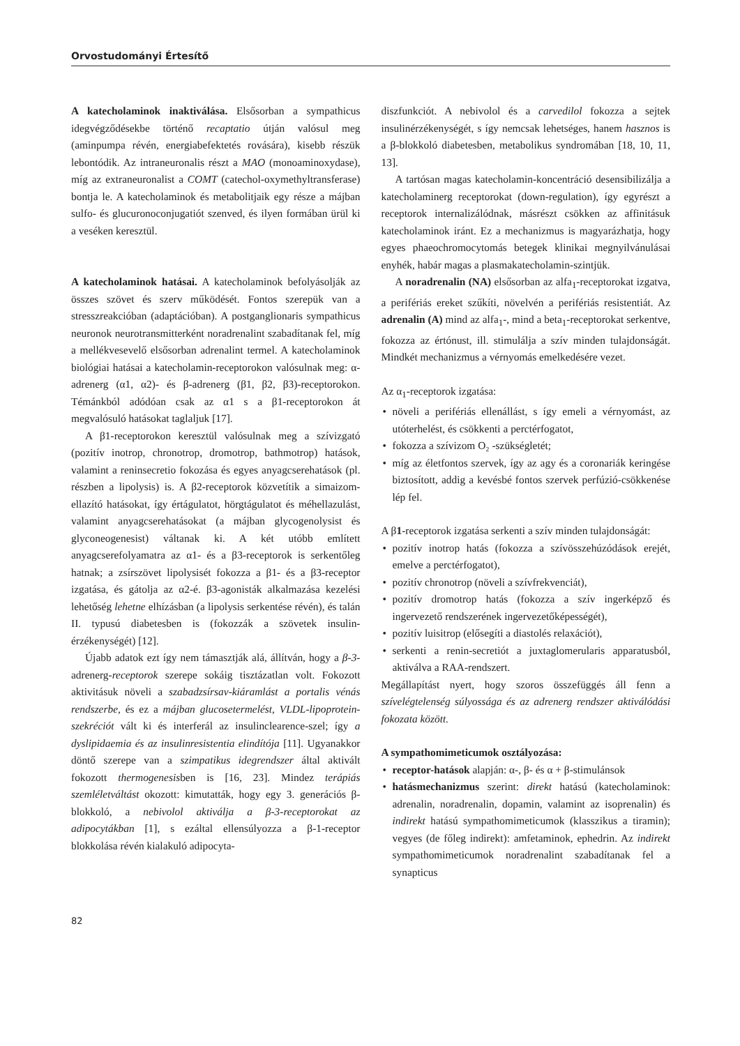Orvostudományi Értesítő
A katecholaminok inaktiválása. Elsősorban a sympathicus idegvégződésekbe történő recaptatio útján valósul meg (aminpumpa révén, energiabefektetés rovására), kisebb részük lebontódik. Az intraneuronalis részt a MAO (monoaminoxydase), míg az extraneuronalist a COMT (catechol-oxymethyltransferase) bontja le. A katecholaminok és metabolitjaik egy része a májban sulfo- és glucuronoconjugatiót szenved, és ilyen formában ürül ki a veséken keresztül.
A katecholaminok hatásai. A katecholaminok befolyásolják az összes szövet és szerv működését. Fontos szerepük van a stresszreakcióban (adaptációban). A postganglionaris sympathicus neuronok neurotransmitterként noradrenalint szabadítanak fel, míg a mellékvesevelő elsősorban adrenalint termel. A katecholaminok biológiai hatásai a katecholamin-receptorokon valósulnak meg: α-adrenerg (α1, α2)- és β-adrenerg (β1, β2, β3)-receptorokon. Témánkból adódóan csak az α1 s a β1-receptorokon át megvalósuló hatásokat taglaljuk [17].
A β1-receptorokon keresztül valósulnak meg a szívizgató (pozitív inotrop, chronotrop, dromotrop, bathmotrop) hatások, valamint a reninsecretio fokozása és egyes anyagcserehatások (pl. részben a lipolysis) is. A β2-receptorok közvetítik a simaizom-ellazító hatásokat, így értágulatot, hörgtágulatot és méhellazulást, valamint anyagcserehatásokat (a májban glycogenolysist és glyconeogenesist) váltanak ki. A két utóbb említett anyagcserefolyamatra az α1- és a β3-receptorok is serkentőleg hatnak; a zsírszövet lipolysisét fokozza a β1- és a β3-receptor izgatása, és gátolja az α2-é. β3-agonisták alkalmazása kezelési lehetőség lehetne elhízásban (a lipolysis serkentése révén), és talán II. typusú diabetesben is (fokozzák a szövetek insulin-érzékenységét) [12].
Újabb adatok ezt így nem támasztják alá, állítván, hogy a β-3-adrenerg-receptorok szerepe sokáig tisztázatlan volt. Fokozott aktivitásuk növeli a szabadzsírsav-kiáramlást a portalis vénás rendszerbe, és ez a májban glucosetermelést, VLDL-lipoprotein-szekréciót vált ki és interferál az insulinclearence-szel; így a dyslipidaemia és az insulinresistentia elindítója [11]. Ugyanakkor döntő szerepe van a szimpatikus idegrendszer által aktivált fokozott thermogenesisben is [16, 23]. Mindez terápiás szemléletváltást okozott: kimutatták, hogy egy 3. generációs β-blokkoló, a nebivolol aktiválja a β-3-receptorokat az adipocytákban [1], s ezáltal ellensúlyozza a β-1-receptor blokkolása révén kialakuló adipocyta-
diszfunkciót. A nebivolol és a carvedilol fokozza a sejtek insulinérzékenységét, s így nemcsak lehetséges, hanem hasznos is a β-blokkoló diabetesben, metabolikus syndromában [18, 10, 11, 13].
A tartósan magas katecholamin-koncentráció desensibilizálja a katecholaminerg receptorokat (down-regulation), így egyrészt a receptorok internalizálódnak, másrészt csökken az affinitásuk katecholaminok iránt. Ez a mechanizmus is magyarázhatja, hogy egyes phaeochromocytomás betegek klinikai megnyilvánulásai enyhék, habár magas a plasmakatecholamin-szintjük.
A noradrenalin (NA) elsősorban az alfa<sub>1</sub>-receptorokat izgatva, a perifériás ereket szűkíti, növelvén a perifériás resistentiát. Az adrenalin (A) mind az alfa<sub>1</sub>-, mind a beta<sub>1</sub>-receptorokat serkentve, fokozza az értónust, ill. stimulálja a szív minden tulajdonságát. Mindkét mechanizmus a vérnyomás emelkedésére vezet.
Az α<sub>1</sub>-receptorok izgatása:
• növeli a perifériás ellenállást, s így emeli a vérnyomást, az utóterhelést, és csökkenti a perctérfogatot,
• fokozza a szívizom O₂ -szükségletét;
• míg az életfontos szervek, így az agy és a coronariák keringése biztosított, addig a kevésbé fontos szervek perfúzió-csökkenése lép fel.
A β1-receptorok izgatása serkenti a szív minden tulajdonságát:
• pozitív inotrop hatás (fokozza a szívösszehúzódások erejét, emelve a perctérfogatot),
• pozitív chronotrop (növeli a szívfrekvenciát),
• pozitív dromotrop hatás (fokozza a szív ingerképző és ingervezető rendszerének ingervezetőképességét),
• pozitív luisitrop (elősegíti a diastolés relaxációt),
• serkenti a renin-secretiót a juxtaglomerularis apparatusból, aktiválva a RAA-rendszert.
Megállapítást nyert, hogy szoros összefüggés áll fenn a szívelégtelenség súlyossága és az adrenerg rendszer aktiválódási fokozata között.
A sympathomimeticumok osztályozása:
• receptor-hatások alapján: α-, β- és α + β-stimulánsok
• hatásmechanizmus szerint: direkt hatású (katecholaminok: adrenalin, noradrenalin, dopamin, valamint az isoprenalin) és indirekt hatású sympathomimeticumok (klasszikus a tiramin); vegyes (de főleg indirekt): amfetaminok, ephedrin. Az indirekt sympathomimeticumok noradrenalint szabadítanak fel a synapticus
82